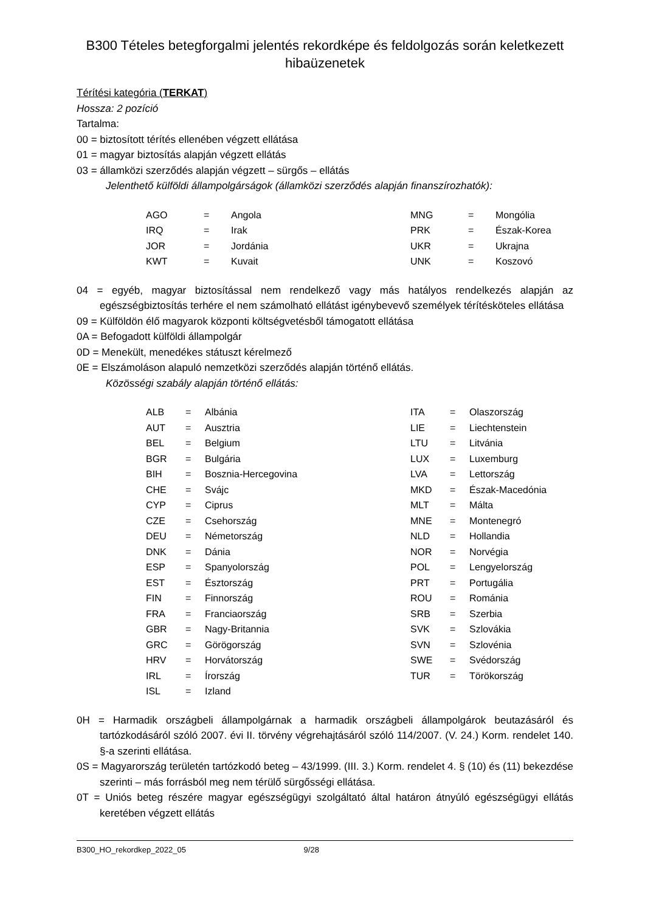B300 Tételes betegforgalmi jelentés rekordképe és feldolgozás során keletkezett hibaüzenetek
Térítési kategória (TERKAT)
Hossza: 2 pozíció
Tartalma:
00 = biztosított térítés ellenében végzett ellátása
01 = magyar biztosítás alapján végzett ellátás
03 = államközi szerződés alapján végzett – sürgős – ellátás
Jelenthető külföldi állampolgárságok (államközi szerződés alapján finanszírozhatók):
| AGO | = | Angola |
| IRQ | = | Irak |
| JOR | = | Jordánia |
| KWT | = | Kuvait |
| MNG | = | Mongólia |
| PRK | = | Észak-Korea |
| UKR | = | Ukrajna |
| UNK | = | Koszovó |
04 = egyéb, magyar biztosítással nem rendelkező vagy más hatályos rendelkezés alapján az egészségbiztosítás terhére el nem számolható ellátást igénybevevő személyek térítésköteles ellátása
09 = Külföldön élő magyarok központi költségvetésből támogatott ellátása
0A = Befogadott külföldi állampolgár
0D = Menekült, menedékes státuszt kérelmező
0E = Elszámoláson alapuló nemzetközi szerződés alapján történő ellátás.
Közösségi szabály alapján történő ellátás:
| ALB | = | Albánia |
| AUT | = | Ausztria |
| BEL | = | Belgium |
| BGR | = | Bulgária |
| BIH | = | Bosznia-Hercegovina |
| CHE | = | Svájc |
| CYP | = | Ciprus |
| CZE | = | Csehország |
| DEU | = | Németország |
| DNK | = | Dánia |
| ESP | = | Spanyolország |
| EST | = | Észtország |
| FIN | = | Finnország |
| FRA | = | Franciaország |
| GBR | = | Nagy-Britannia |
| GRC | = | Görögország |
| HRV | = | Horvátország |
| IRL | = | Írország |
| ISL | = | Izland |
| ITA | = | Olaszország |
| LIE | = | Liechtenstein |
| LTU | = | Litvánia |
| LUX | = | Luxemburg |
| LVA | = | Lettország |
| MKD | = | Észak-Macedónia |
| MLT | = | Málta |
| MNE | = | Montenegró |
| NLD | = | Hollandia |
| NOR | = | Norvégia |
| POL | = | Lengyelország |
| PRT | = | Portugália |
| ROU | = | Románia |
| SRB | = | Szerbia |
| SVK | = | Szlovákia |
| SVN | = | Szlovénia |
| SWE | = | Svédország |
| TUR | = | Törökország |
0H = Harmadik országbeli állampolgárnak a harmadik országbeli állampolgárok beutazásáról és tartózkodásáról szóló 2007. évi II. törvény végrehajtásáról szóló 114/2007. (V. 24.) Korm. rendelet 140. §-a szerinti ellátása.
0S = Magyarország területén tartózkodó beteg – 43/1999. (III. 3.) Korm. rendelet 4. § (10) és (11) bekezdése szerinti – más forrásból meg nem térülő sürgősségi ellátása.
0T = Uniós beteg részére magyar egészségügyi szolgáltató által határon átnyúló egészségügyi ellátás keretében végzett ellátás
B300_HO_rekordkep_2022_05 9/28